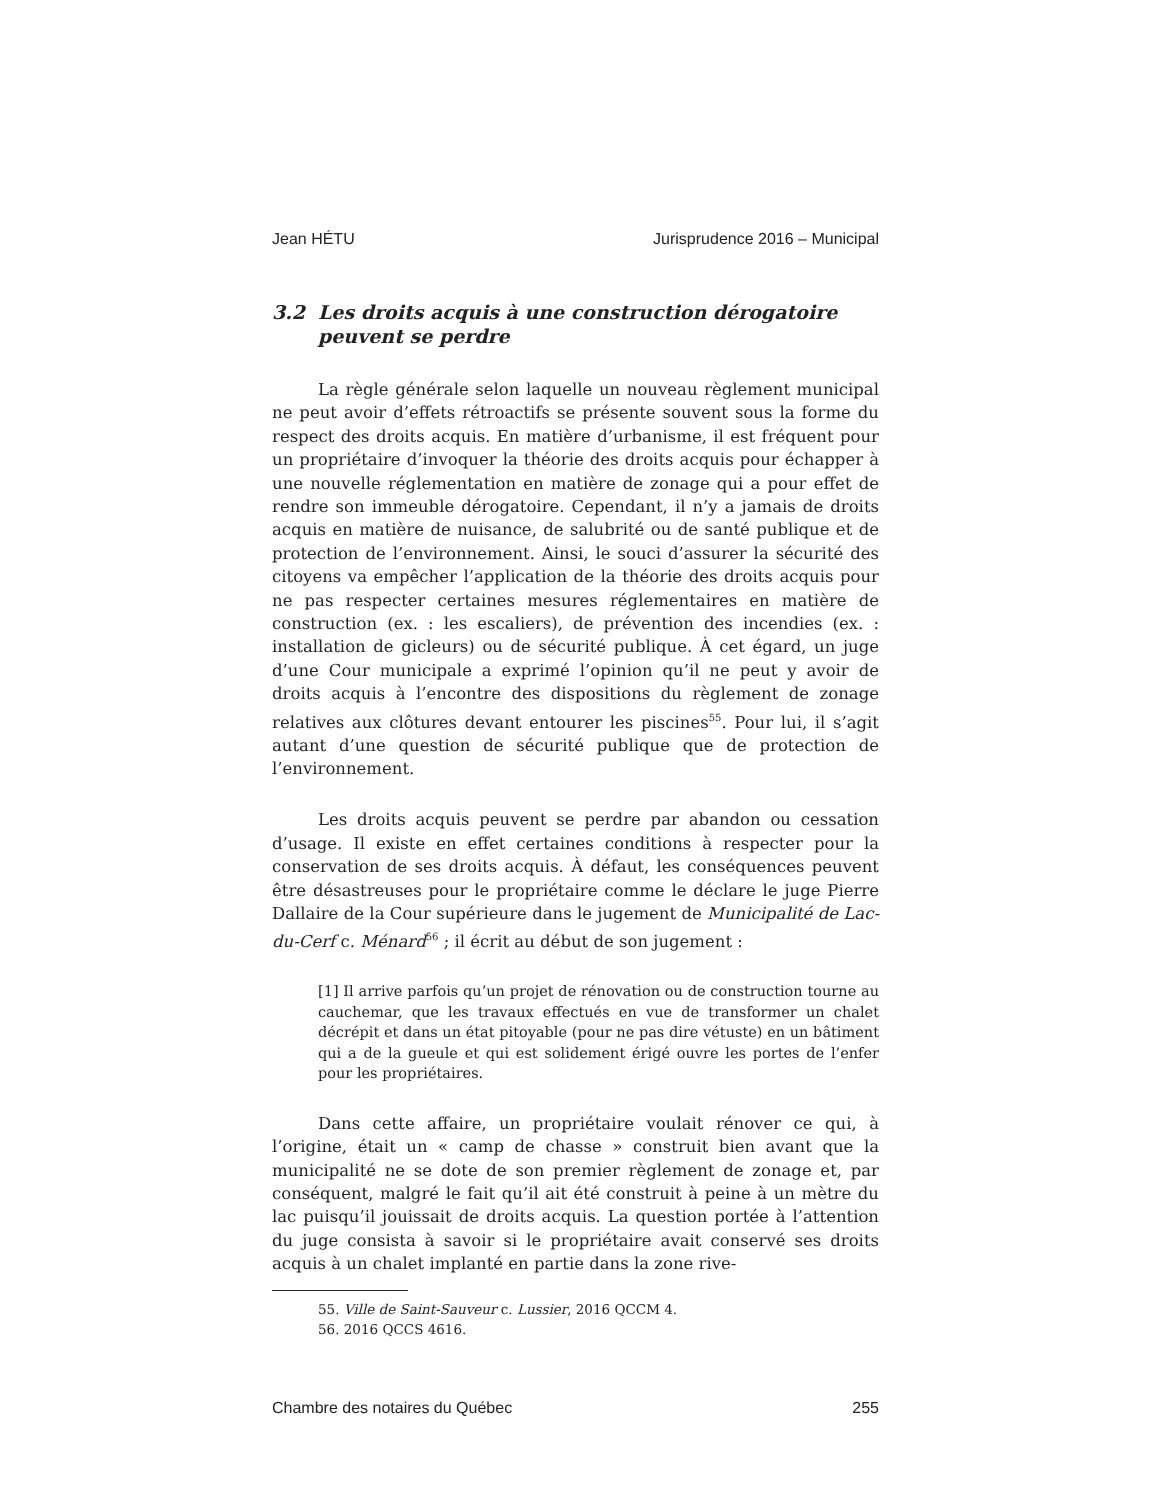Jean HÉTU Jurisprudence 2016 – Municipal
3.2 Les droits acquis à une construction dérogatoire peuvent se perdre
La règle générale selon laquelle un nouveau règlement municipal ne peut avoir d’effets rétroactifs se présente souvent sous la forme du respect des droits acquis. En matière d’urbanisme, il est fréquent pour un propriétaire d’invoquer la théorie des droits acquis pour échapper à une nouvelle réglementation en matière de zonage qui a pour effet de rendre son immeuble dérogatoire. Cependant, il n’y a jamais de droits acquis en matière de nuisance, de salubrité ou de santé publique et de protection de l’environnement. Ainsi, le souci d’assurer la sécurité des citoyens va empêcher l’application de la théorie des droits acquis pour ne pas respecter certaines mesures réglementaires en matière de construction (ex. : les escaliers), de prévention des incendies (ex. : installation de gicleurs) ou de sécurité publique. À cet égard, un juge d’une Cour municipale a exprimé l’opinion qu’il ne peut y avoir de droits acquis à l’encontre des dispositions du règlement de zonage relatives aux clôtures devant entourer les piscines<sup>55</sup>. Pour lui, il s’agit autant d’une question de sécurité publique que de protection de l’environnement.
Les droits acquis peuvent se perdre par abandon ou cessation d’usage. Il existe en effet certaines conditions à respecter pour la conservation de ses droits acquis. À défaut, les conséquences peuvent être désastreuses pour le propriétaire comme le déclare le juge Pierre Dallaire de la Cour supérieure dans le jugement de Municipalité de Lac-du-Cerf c. Ménard<sup>56</sup> ; il écrit au début de son jugement :
[1] Il arrive parfois qu’un projet de rénovation ou de construction tourne au cauchemar, que les travaux effectués en vue de transformer un chalet décrépit et dans un état pitoyable (pour ne pas dire vétuste) en un bâtiment qui a de la gueule et qui est solidement érigé ouvre les portes de l’enfer pour les propriétaires.
Dans cette affaire, un propriétaire voulait rénover ce qui, à l’origine, était un « camp de chasse » construit bien avant que la municipalité ne se dote de son premier règlement de zonage et, par conséquent, malgré le fait qu’il ait été construit à peine à un mètre du lac puisqu’il jouissait de droits acquis. La question portée à l’attention du juge consista à savoir si le propriétaire avait conservé ses droits acquis à un chalet implanté en partie dans la zone rive-
55. Ville de Saint-Sauveur c. Lussier, 2016 QCCM 4.
56. 2016 QCCS 4616.
Chambre des notaires du Québec 255